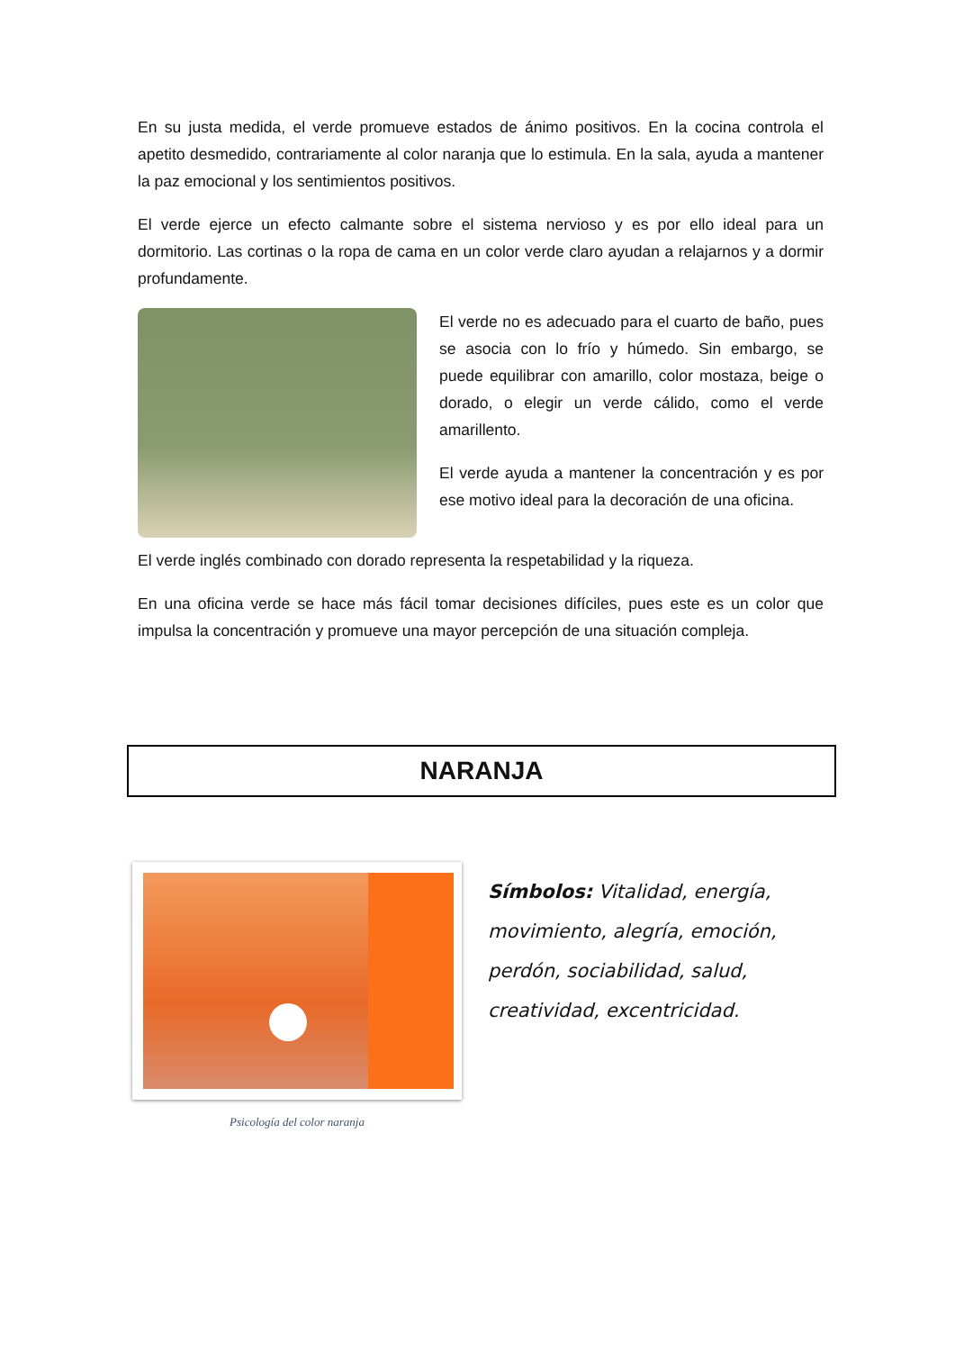En su justa medida, el verde promueve estados de ánimo positivos. En la cocina controla el apetito desmedido, contrariamente al color naranja que lo estimula. En la sala, ayuda a mantener la paz emocional y los sentimientos positivos.
El verde ejerce un efecto calmante sobre el sistema nervioso y es por ello ideal para un dormitorio. Las cortinas o la ropa de cama en un color verde claro ayudan a relajarnos y a dormir profundamente.
El verde no es adecuado para el cuarto de baño, pues se asocia con lo frío y húmedo. Sin embargo, se puede equilibrar con amarillo, color mostaza, beige o dorado, o elegir un verde cálido, como el verde amarillento.
El verde ayuda a mantener la concentración y es por ese motivo ideal para la decoración de una oficina.
El verde inglés combinado con dorado representa la respetabilidad y la riqueza.
En una oficina verde se hace más fácil tomar decisiones difíciles, pues este es un color que impulsa la concentración y promueve una mayor percepción de una situación compleja.
NARANJA
Psicología del color naranja
Símbolos: Vitalidad, energía, movimiento, alegría, emoción, perdón, sociabilidad, salud, creatividad, excentricidad.